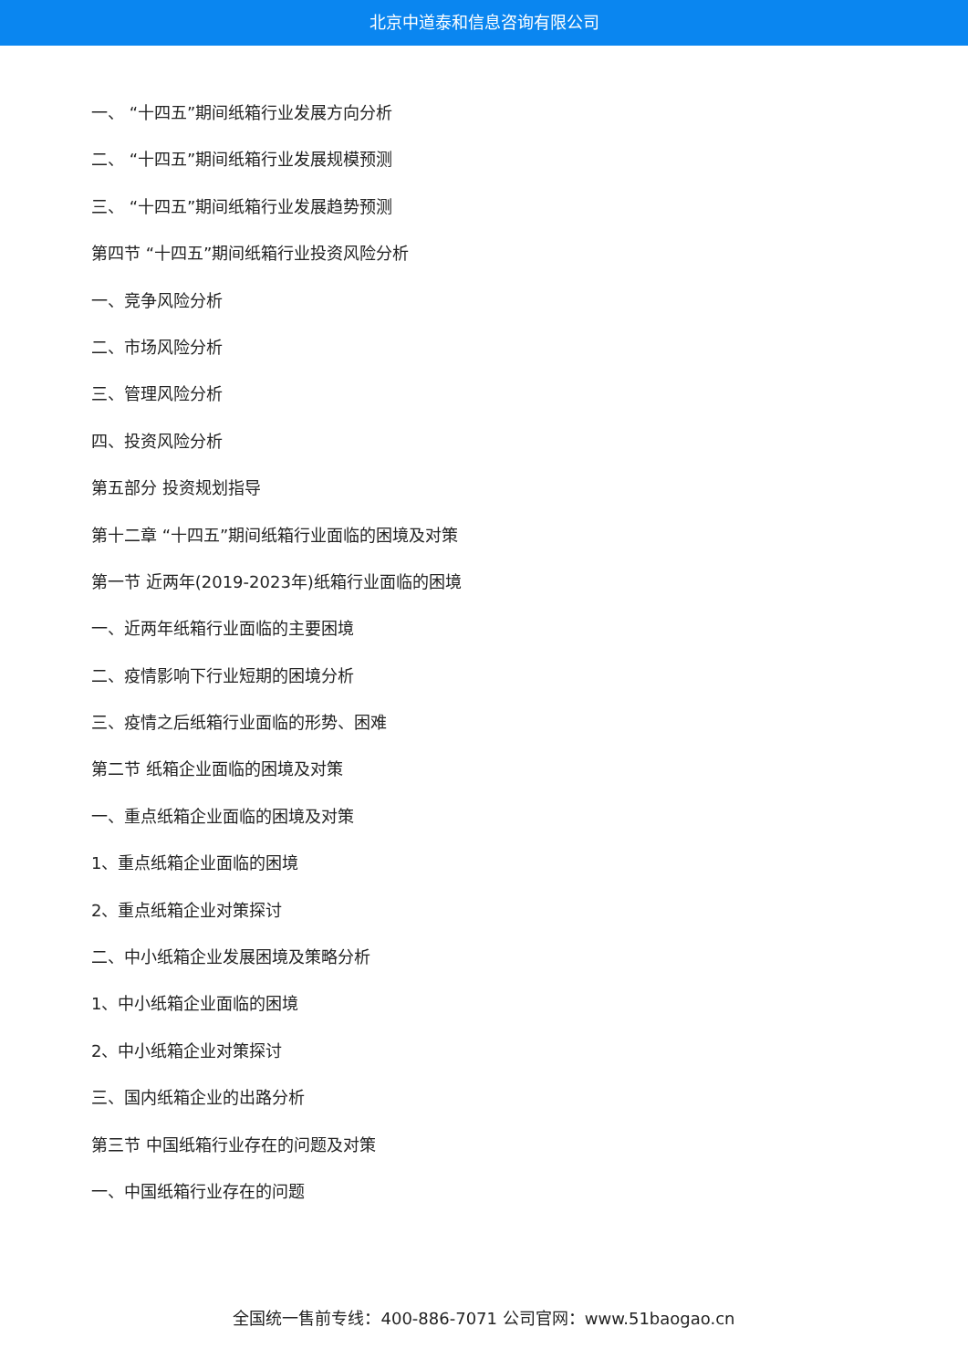北京中道泰和信息咨询有限公司
一、 “十四五”期间纸箱行业发展方向分析
二、 “十四五”期间纸箱行业发展规模预测
三、 “十四五”期间纸箱行业发展趋势预测
第四节 “十四五”期间纸箱行业投资风险分析
一、竞争风险分析
二、市场风险分析
三、管理风险分析
四、投资风险分析
第五部分 投资规划指导
第十二章 “十四五”期间纸箱行业面临的困境及对策
第一节 近两年(2019-2023年)纸箱行业面临的困境
一、近两年纸箱行业面临的主要困境
二、疫情影响下行业短期的困境分析
三、疫情之后纸箱行业面临的形势、困难
第二节 纸箱企业面临的困境及对策
一、重点纸箱企业面临的困境及对策
1、重点纸箱企业面临的困境
2、重点纸箱企业对策探讨
二、中小纸箱企业发展困境及策略分析
1、中小纸箱企业面临的困境
2、中小纸箱企业对策探讨
三、国内纸箱企业的出路分析
第三节 中国纸箱行业存在的问题及对策
一、中国纸箱行业存在的问题
全国统一售前专线：400-886-7071 公司官网：www.51baogao.cn